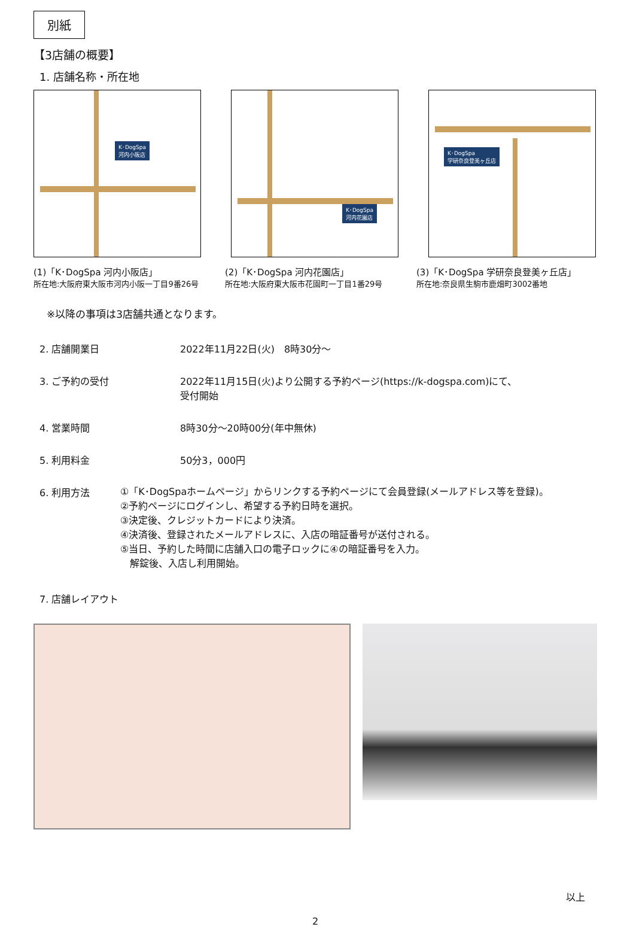別紙
【3店舗の概要】
1. 店舗名称・所在地
K･DogSpa
河内小阪店
K･DogSpa
河内花園店
K･DogSpa
学研奈良登美ヶ丘店
(1)「K･DogSpa 河内小阪店」
所在地:大阪府東大阪市河内小阪一丁目9番26号
(2)「K･DogSpa 河内花園店」
所在地:大阪府東大阪市花園町一丁目1番29号
(3)「K･DogSpa 学研奈良登美ヶ丘店」
所在地:奈良県生駒市鹿畑町3002番地
※以降の事項は3店舗共通となります。
2. 店舗開業日 2022年11月22日(火)　8時30分～
3. ご予約の受付 2022年11月15日(火)より公開する予約ページ(https://k-dogspa.com)にて、
受付開始
4. 営業時間 8時30分～20時00分(年中無休)
5. 利用料金 50分3，000円
6. 利用方法
①「K･DogSpaホームページ」からリンクする予約ページにて会員登録(メールアドレス等を登録)。
②予約ページにログインし、希望する予約日時を選択。
③決定後、クレジットカードにより決済。
④決済後、登録されたメールアドレスに、入店の暗証番号が送付される。
⑤当日、予約した時間に店舗入口の電子ロックに④の暗証番号を入力。
　解錠後、入店し利用開始。
7. 店舗レイアウト
以上
2